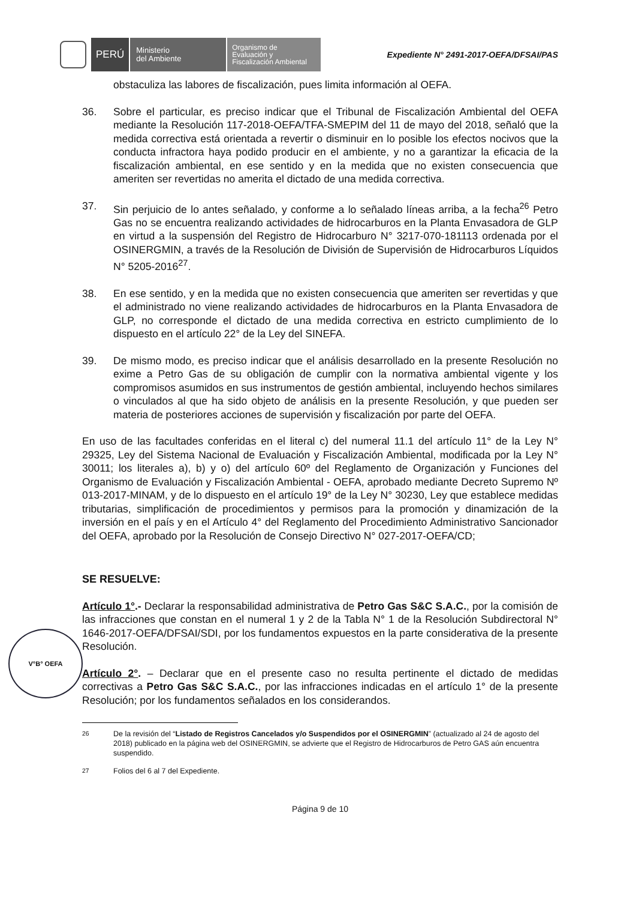PERÚ
Ministerio
del Ambiente
Organismo de
Evaluación y
Fiscalización Ambiental
Expediente N° 2491-2017-OEFA/DFSAI/PAS
obstaculiza las labores de fiscalización, pues limita información al OEFA.
36. Sobre el particular, es preciso indicar que el Tribunal de Fiscalización Ambiental del OEFA mediante la Resolución 117-2018-OEFA/TFA-SMEPIM del 11 de mayo del 2018, señaló que la medida correctiva está orientada a revertir o disminuir en lo posible los efectos nocivos que la conducta infractora haya podido producir en el ambiente, y no a garantizar la eficacia de la fiscalización ambiental, en ese sentido y en la medida que no existen consecuencia que ameriten ser revertidas no amerita el dictado de una medida correctiva.
37. Sin perjuicio de lo antes señalado, y conforme a lo señalado líneas arriba, a la fecha<sup>26</sup> Petro Gas no se encuentra realizando actividades de hidrocarburos en la Planta Envasadora de GLP en virtud a la suspensión del Registro de Hidrocarburo N° 3217-070-181113 ordenada por el OSINERGMIN, a través de la Resolución de División de Supervisión de Hidrocarburos Líquidos N° 5205-2016<sup>27</sup>.
38. En ese sentido, y en la medida que no existen consecuencia que ameriten ser revertidas y que el administrado no viene realizando actividades de hidrocarburos en la Planta Envasadora de GLP, no corresponde el dictado de una medida correctiva en estricto cumplimiento de lo dispuesto en el artículo 22° de la Ley del SINEFA.
39. De mismo modo, es preciso indicar que el análisis desarrollado en la presente Resolución no exime a Petro Gas de su obligación de cumplir con la normativa ambiental vigente y los compromisos asumidos en sus instrumentos de gestión ambiental, incluyendo hechos similares o vinculados al que ha sido objeto de análisis en la presente Resolución, y que pueden ser materia de posteriores acciones de supervisión y fiscalización por parte del OEFA.
En uso de las facultades conferidas en el literal c) del numeral 11.1 del artículo 11° de la Ley N° 29325, Ley del Sistema Nacional de Evaluación y Fiscalización Ambiental, modificada por la Ley N° 30011; los literales a), b) y o) del artículo 60º del Reglamento de Organización y Funciones del Organismo de Evaluación y Fiscalización Ambiental - OEFA, aprobado mediante Decreto Supremo Nº 013-2017-MINAM, y de lo dispuesto en el artículo 19° de la Ley N° 30230, Ley que establece medidas tributarias, simplificación de procedimientos y permisos para la promoción y dinamización de la inversión en el país y en el Artículo 4° del Reglamento del Procedimiento Administrativo Sancionador del OEFA, aprobado por la Resolución de Consejo Directivo N° 027-2017-OEFA/CD;
SE RESUELVE:
Artículo 1°.- Declarar la responsabilidad administrativa de Petro Gas S&C S.A.C., por la comisión de las infracciones que constan en el numeral 1 y 2 de la Tabla N° 1 de la Resolución Subdirectoral N° 1646-2017-OEFA/DFSAI/SDI, por los fundamentos expuestos en la parte considerativa de la presente Resolución.
Artículo 2°. – Declarar que en el presente caso no resulta pertinente el dictado de medidas correctivas a Petro Gas S&C S.A.C., por las infracciones indicadas en el artículo 1° de la presente Resolución; por los fundamentos señalados en los considerandos.
<sup>26</sup> De la revisión del “Listado de Registros Cancelados y/o Suspendidos por el OSINERGMIN” (actualizado al 24 de agosto del 2018) publicado en la página web del OSINERGMIN, se advierte que el Registro de Hidrocarburos de Petro GAS aún encuentra suspendido.
<sup>27</sup> Folios del 6 al 7 del Expediente.
Página 9 de 10
V°B° OEFA